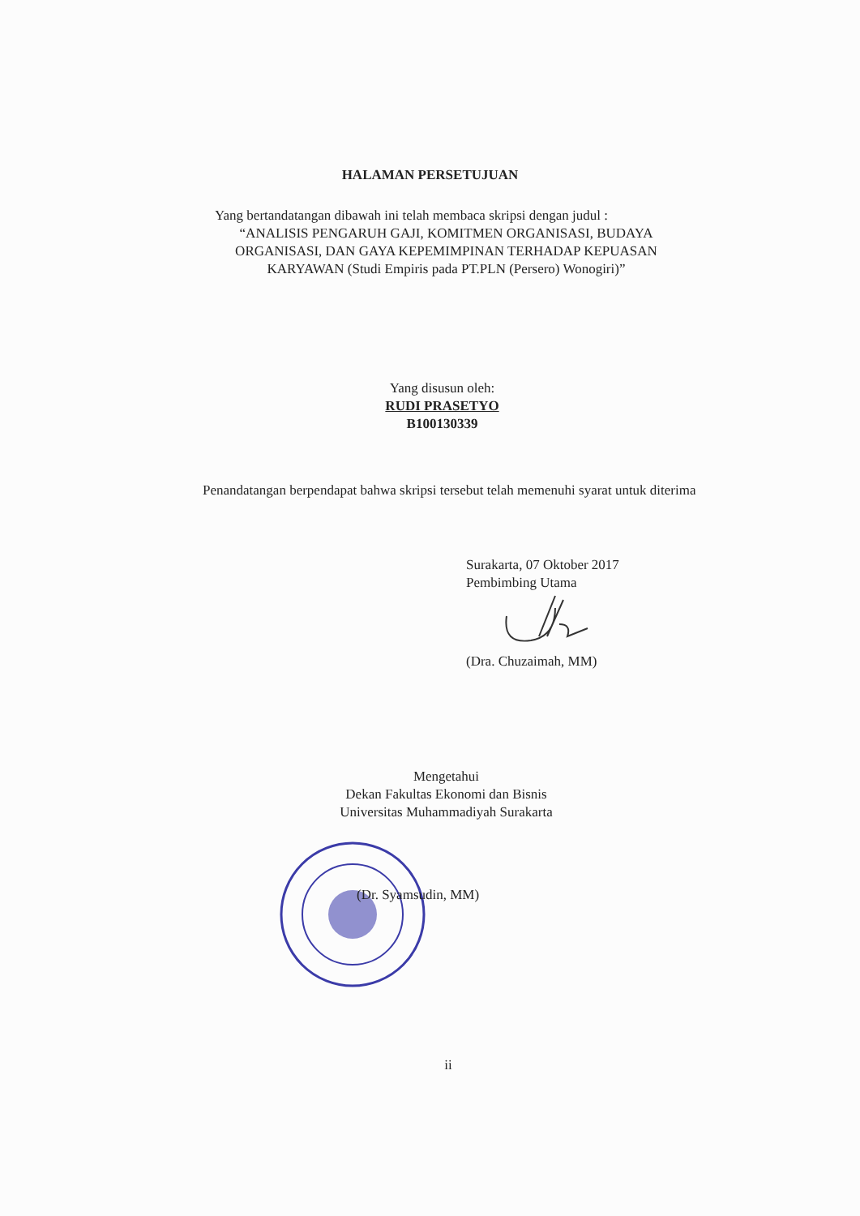HALAMAN PERSETUJUAN
Yang bertandatangan dibawah ini telah membaca skripsi dengan judul :
“ANALISIS PENGARUH GAJI, KOMITMEN ORGANISASI, BUDAYA
ORGANISASI, DAN GAYA KEPEMIMPINAN TERHADAP KEPUASAN
KARYAWAN (Studi Empiris pada PT.PLN (Persero) Wonogiri)”
Yang disusun oleh:
RUDI PRASETYO
B100130339
Penandatangan berpendapat bahwa skripsi tersebut telah memenuhi syarat untuk diterima
Surakarta, 07 Oktober 2017
Pembimbing Utama
(Dra. Chuzaimah, MM)
Mengetahui
Dekan Fakultas Ekonomi dan Bisnis
Universitas Muhammadiyah Surakarta
(Dr. Syamsudin, MM)
ii